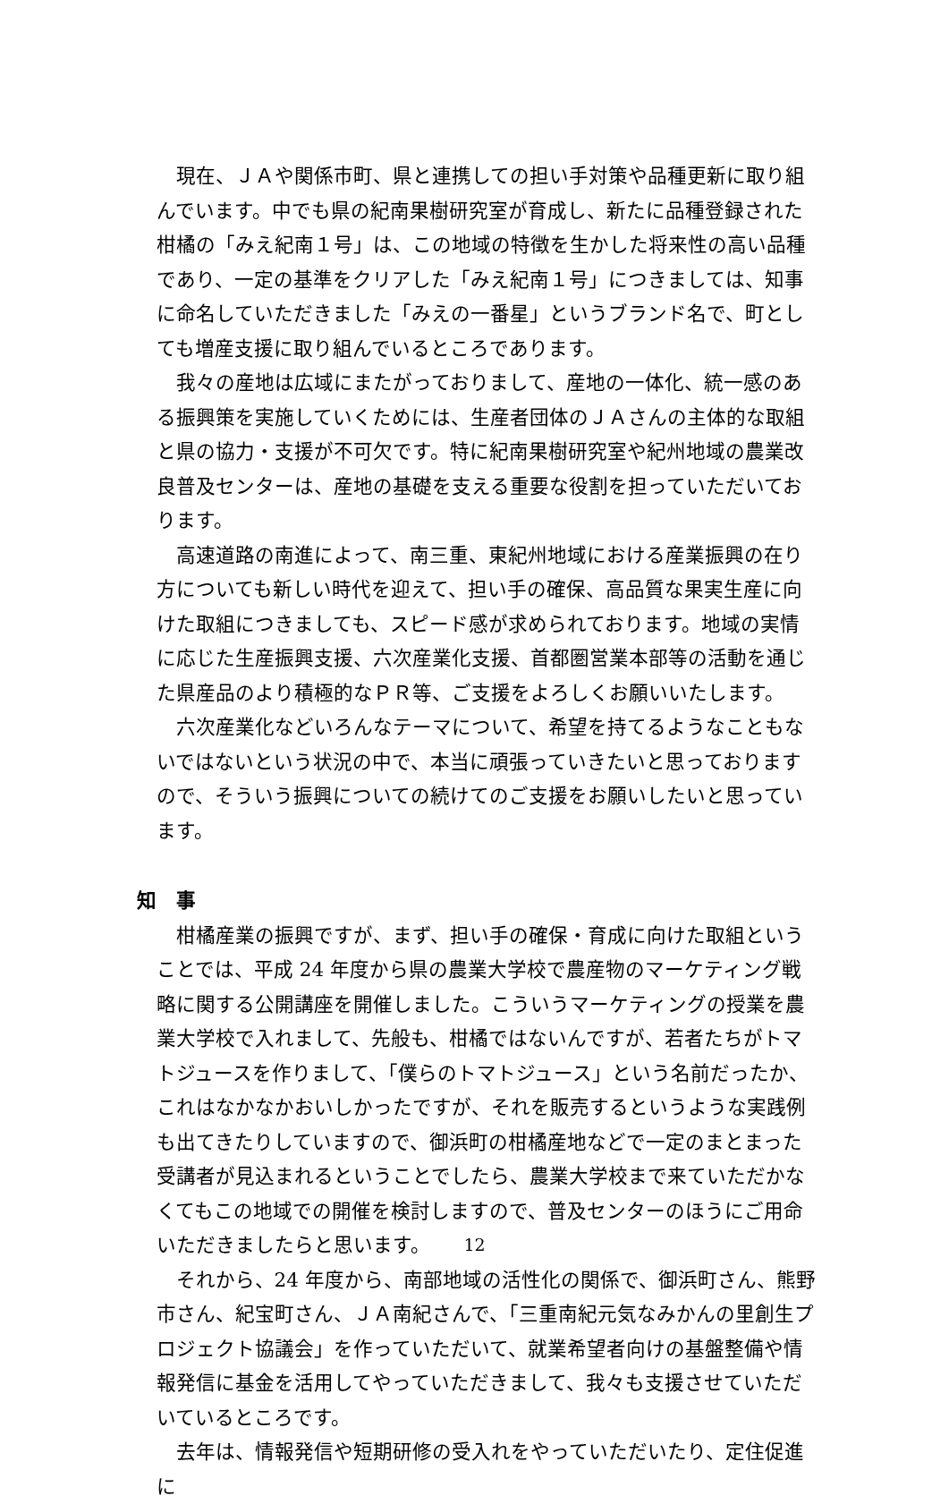現在、ＪＡや関係市町、県と連携しての担い手対策や品種更新に取り組んでいます。中でも県の紀南果樹研究室が育成し、新たに品種登録された柑橘の「みえ紀南１号」は、この地域の特徴を生かした将来性の高い品種であり、一定の基準をクリアした「みえ紀南１号」につきましては、知事に命名していただきました「みえの一番星」というブランド名で、町としても増産支援に取り組んでいるところであります。
我々の産地は広域にまたがっておりまして、産地の一体化、統一感のある振興策を実施していくためには、生産者団体のＪＡさんの主体的な取組と県の協力・支援が不可欠です。特に紀南果樹研究室や紀州地域の農業改良普及センターは、産地の基礎を支える重要な役割を担っていただいております。
高速道路の南進によって、南三重、東紀州地域における産業振興の在り方についても新しい時代を迎えて、担い手の確保、高品質な果実生産に向けた取組につきましても、スピード感が求められております。地域の実情に応じた生産振興支援、六次産業化支援、首都圏営業本部等の活動を通じた県産品のより積極的なＰＲ等、ご支援をよろしくお願いいたします。
六次産業化などいろんなテーマについて、希望を持てるようなこともないではないという状況の中で、本当に頑張っていきたいと思っておりますので、そういう振興についての続けてのご支援をお願いしたいと思っています。
知　事
柑橘産業の振興ですが、まず、担い手の確保・育成に向けた取組ということでは、平成 24 年度から県の農業大学校で農産物のマーケティング戦略に関する公開講座を開催しました。こういうマーケティングの授業を農業大学校で入れまして、先般も、柑橘ではないんですが、若者たちがトマトジュースを作りまして、「僕らのトマトジュース」という名前だったか、これはなかなかおいしかったですが、それを販売するというような実践例も出てきたりしていますので、御浜町の柑橘産地などで一定のまとまった受講者が見込まれるということでしたら、農業大学校まで来ていただかなくてもこの地域での開催を検討しますので、普及センターのほうにご用命いただきましたらと思います。
それから、24 年度から、南部地域の活性化の関係で、御浜町さん、熊野市さん、紀宝町さん、ＪＡ南紀さんで、「三重南紀元気なみかんの里創生プロジェクト協議会」を作っていただいて、就業希望者向けの基盤整備や情報発信に基金を活用してやっていただきまして、我々も支援させていただいているところです。
去年は、情報発信や短期研修の受入れをやっていただいたり、定住促進に
12